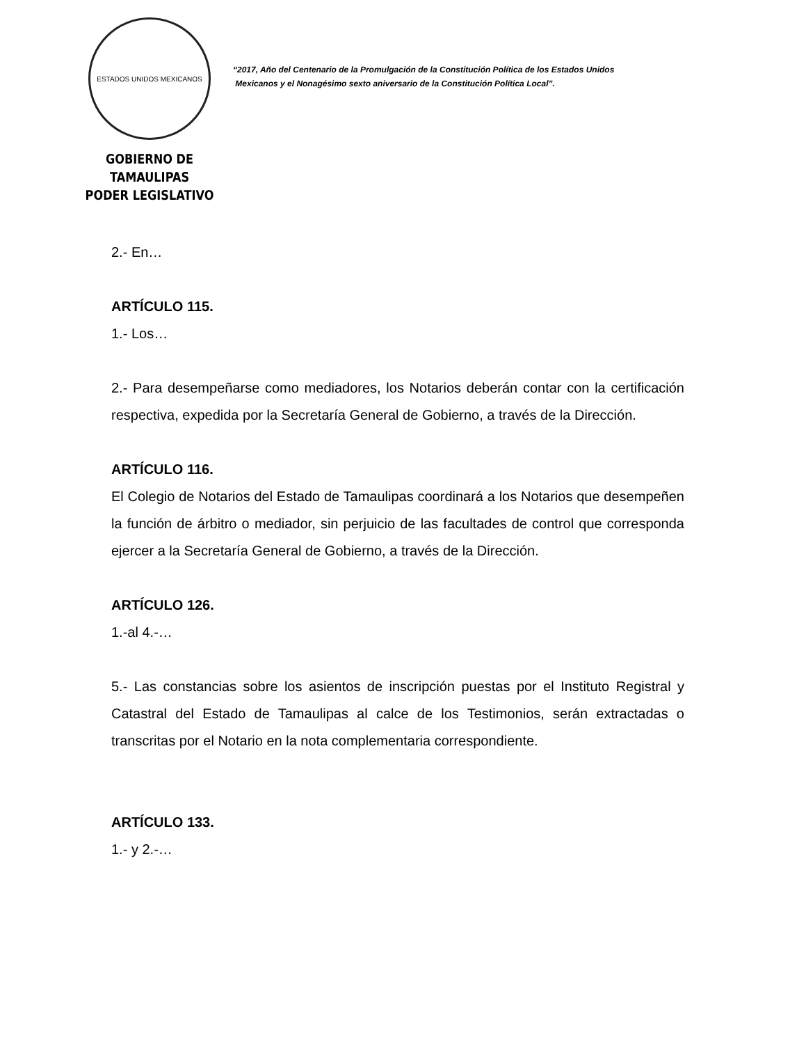ESTADOS UNIDOS MEXICANOS
GOBIERNO DE TAMAULIPAS
PODER LEGISLATIVO
“2017, Año del Centenario de la Promulgación de la Constitución Política de los Estados Unidos
Mexicanos y el Nonagésimo sexto aniversario de la Constitución Política Local”.
2.- En…
ARTÍCULO 115.
1.- Los…
2.- Para desempeñarse como mediadores, los Notarios deberán contar con la certificación respectiva, expedida por la Secretaría General de Gobierno, a través de la Dirección.
ARTÍCULO 116.
El Colegio de Notarios del Estado de Tamaulipas coordinará a los Notarios que desempeñen la función de árbitro o mediador, sin perjuicio de las facultades de control que corresponda ejercer a la Secretaría General de Gobierno, a través de la Dirección.
ARTÍCULO 126.
1.-al 4.-…
5.- Las constancias sobre los asientos de inscripción puestas por el Instituto Registral y Catastral del Estado de Tamaulipas al calce de los Testimonios, serán extractadas o transcritas por el Notario en la nota complementaria correspondiente.
ARTÍCULO 133.
1.- y 2.-…